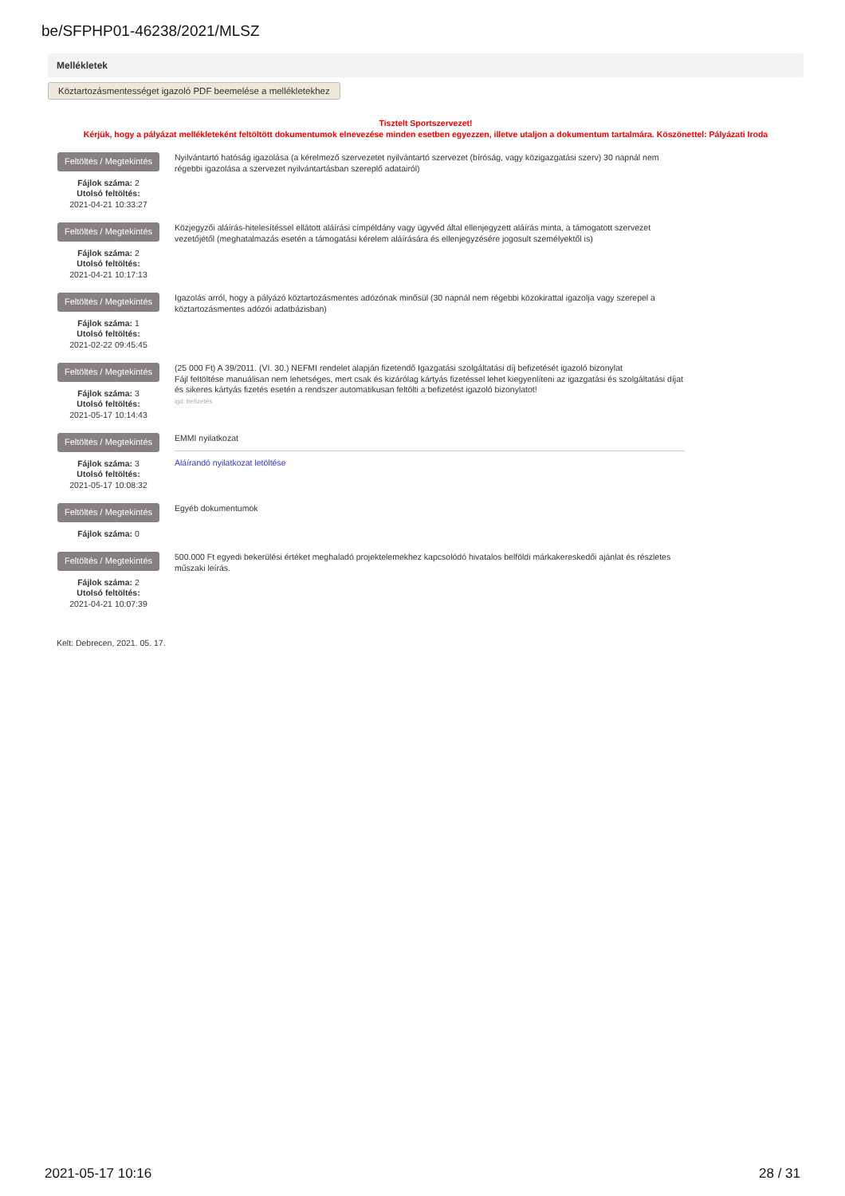be/SFPHP01-46238/2021/MLSZ
Mellékletek
Köztartozásmentességet igazoló PDF beemelése a mellékletekhez
Tisztelt Sportszervezet!
Kérjük, hogy a pályázat mellékleteként feltöltött dokumentumok elnevezése minden esetben egyezzen, illetve utaljon a dokumentum tartalmára. Köszönettel: Pályázati Iroda
Feltöltés / Megtekintés
Fájlok száma: 2
Utolsó feltöltés:
2021-04-21 10:33:27
Nyilvántartó hatóság igazolása (a kérelmező szervezetet nyilvántartó szervezet (bíróság, vagy közigazgatási szerv) 30 napnál nem régebbi igazolása a szervezet nyilvántartásban szereplő adatairól)
Feltöltés / Megtekintés
Fájlok száma: 2
Utolsó feltöltés:
2021-04-21 10:17:13
Közjegyzői aláírás-hitelesítéssel ellátott aláírási címpéldány vagy ügyvéd által ellenjegyzett aláírás minta, a támogatott szervezet vezetőjétől (meghatalmazás esetén a támogatási kérelem aláírására és ellenjegyzésére jogosult személyektől is)
Feltöltés / Megtekintés
Fájlok száma: 1
Utolsó feltöltés:
2021-02-22 09:45:45
Igazolás arról, hogy a pályázó köztartozásmentes adózónak minősül (30 napnál nem régebbi közokirattal igazolja vagy szerepel a köztartozásmentes adózói adatbázisban)
Feltöltés / Megtekintés
Fájlok száma: 3
Utolsó feltöltés:
2021-05-17 10:14:43
(25 000 Ft) A 39/2011. (VI. 30.) NEFMI rendelet alapján fizetendő Igazgatási szolgáltatási díj befizetését igazoló bizonylat
Fájl feltöltése manuálisan nem lehetséges, mert csak és kizárólag kártyás fizetéssel lehet kiegyenlíteni az igazgatási és szolgáltatási díjat és sikeres kártyás fizetés esetén a rendszer automatikusan feltölti a befizetést igazoló bizonylatot!
igd. befizetés
Feltöltés / Megtekintés
Fájlok száma: 3
Utolsó feltöltés:
2021-05-17 10:08:32
EMMI nyilatkozat
Aláírandó nyilatkozat letöltése
Feltöltés / Megtekintés
Fájlok száma: 0
Egyéb dokumentumok
Feltöltés / Megtekintés
Fájlok száma: 2
Utolsó feltöltés:
2021-04-21 10:07:39
500.000 Ft egyedi bekerülési értéket meghaladó projektelemekhez kapcsolódó hivatalos belföldi márkakereskedői ajánlat és részletes műszaki leírás.
Kelt: Debrecen, 2021. 05. 17.
2021-05-17 10:16 28 / 31